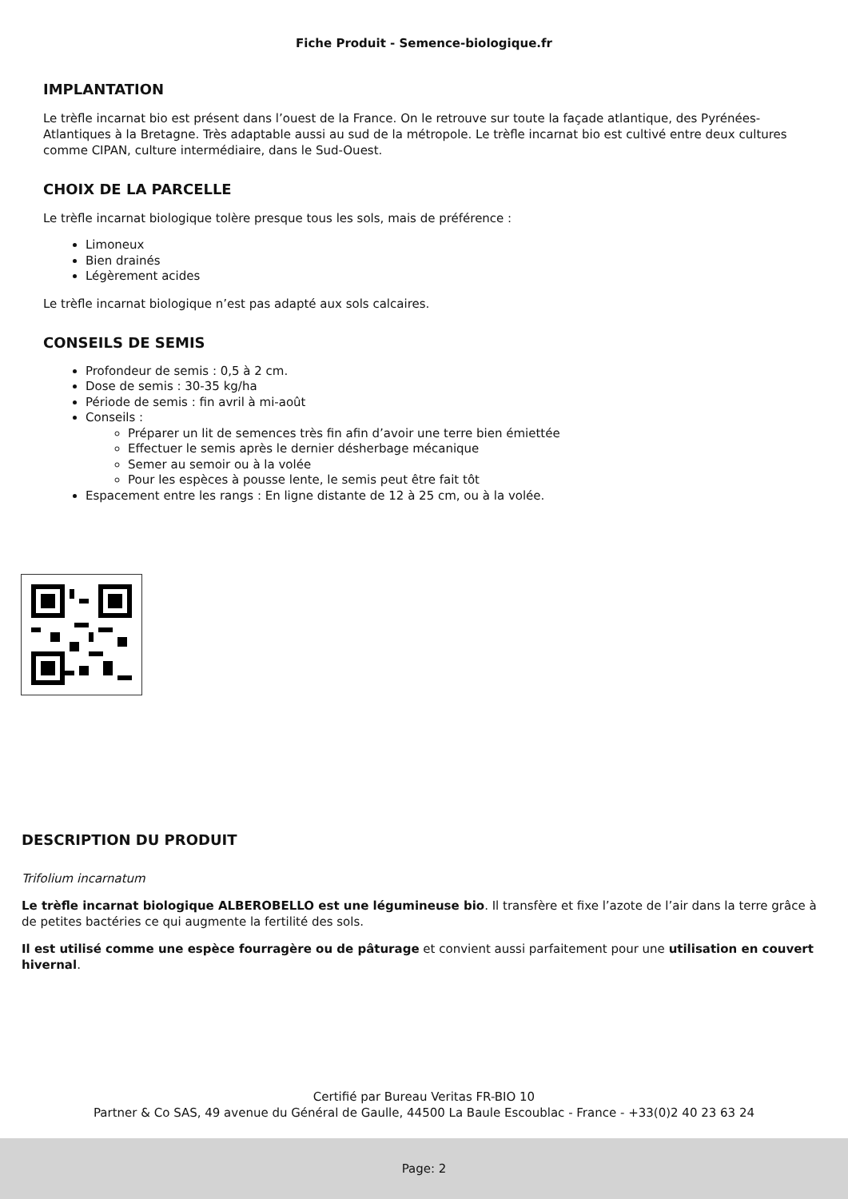Fiche Produit - Semence-biologique.fr
IMPLANTATION
Le trèfle incarnat bio est présent dans l’ouest de la France. On le retrouve sur toute la façade atlantique, des Pyrénées-Atlantiques à la Bretagne. Très adaptable aussi au sud de la métropole. Le trèfle incarnat bio est cultivé entre deux cultures comme CIPAN, culture intermédiaire, dans le Sud-Ouest.
CHOIX DE LA PARCELLE
Le trèfle incarnat biologique tolère presque tous les sols, mais de préférence :
Limoneux
Bien drainés
Légèrement acides
Le trèfle incarnat biologique n’est pas adapté aux sols calcaires.
CONSEILS DE SEMIS
Profondeur de semis : 0,5 à 2 cm.
Dose de semis : 30-35 kg/ha
Période de semis : fin avril à mi-août
Conseils :
Préparer un lit de semences très fin afin d’avoir une terre bien émiettée
Effectuer le semis après le dernier désherbage mécanique
Semer au semoir ou à la volée
Pour les espèces à pousse lente, le semis peut être fait tôt
Espacement entre les rangs : En ligne distante de 12 à 25 cm, ou à la volée.
DESCRIPTION DU PRODUIT
Trifolium incarnatum
Le trèfle incarnat biologique ALBEROBELLO est une légumineuse bio. Il transfère et fixe l’azote de l’air dans la terre grâce à de petites bactéries ce qui augmente la fertilité des sols.
Il est utilisé comme une espèce fourragère ou de pâturage et convient aussi parfaitement pour une utilisation en couvert hivernal.
Certifié par Bureau Veritas FR-BIO 10
Partner & Co SAS, 49 avenue du Général de Gaulle, 44500 La Baule Escoublac - France - +33(0)2 40 23 63 24
Page: 2